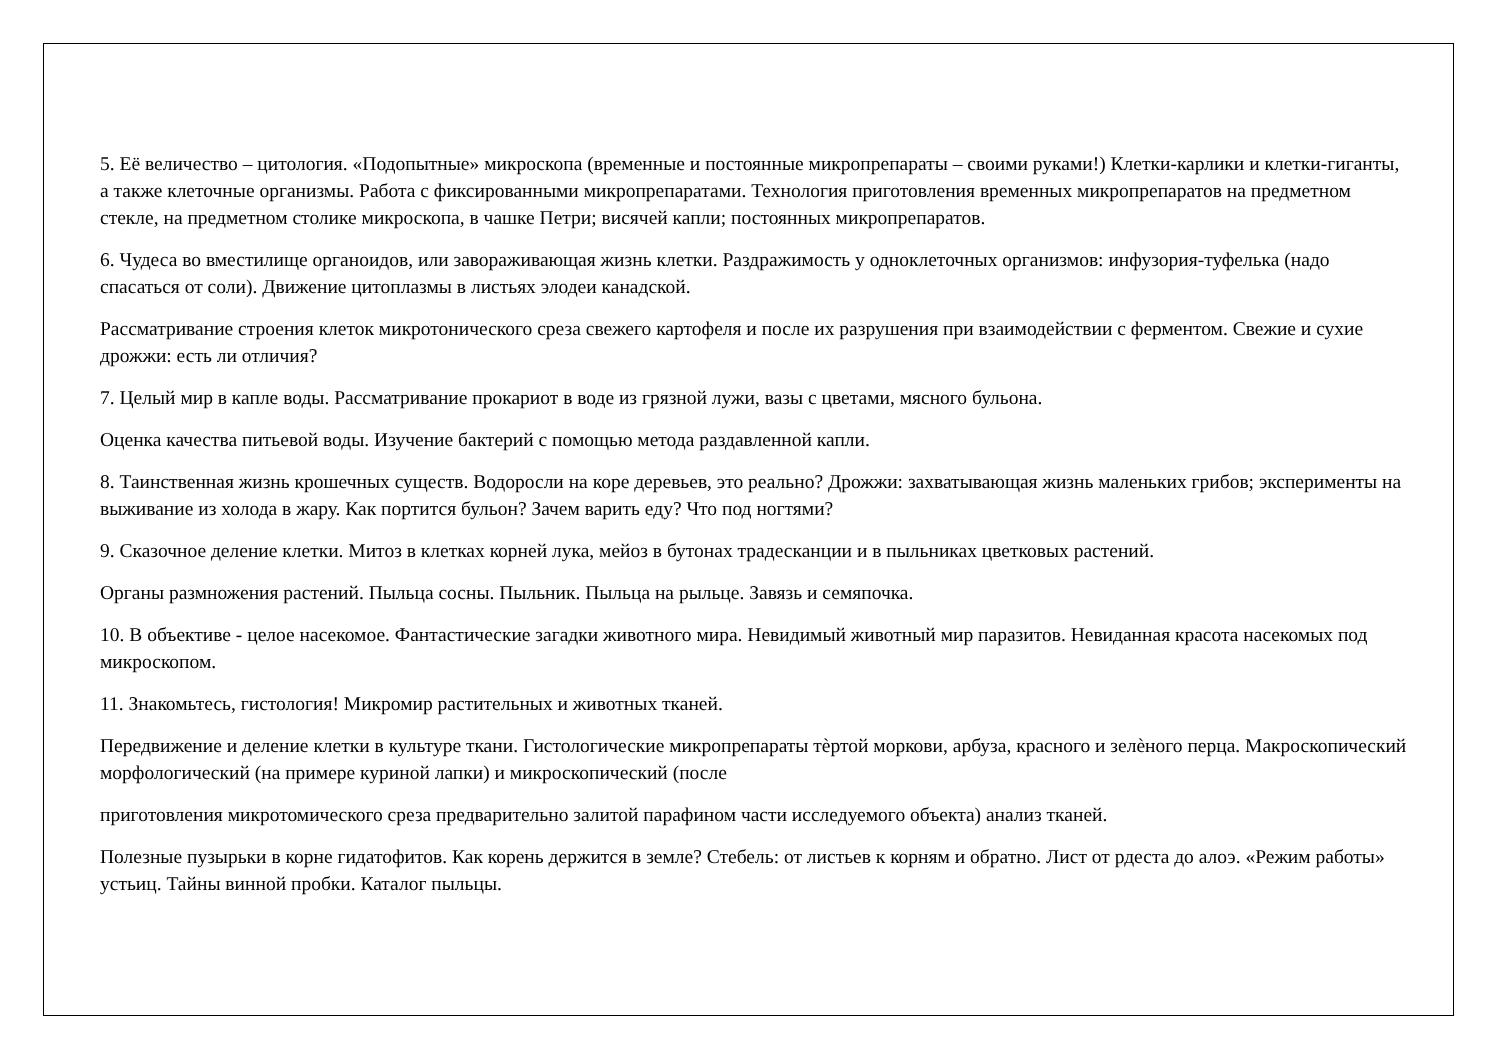5. Её величество – цитология. «Подопытные» микроскопа (временные и постоянные микропрепараты – своими руками!) Клетки-карлики и клетки-гиганты, а также клеточные организмы. Работа с фиксированными микропрепаратами. Технология приготовления временных микропрепаратов на предметном стекле, на предметном столике микроскопа, в чашке Петри; висячей капли; постоянных микропрепаратов.
6. Чудеса во вместилище органоидов, или завораживающая жизнь клетки. Раздражимость у одноклеточных организмов: инфузория-туфелька (надо спасаться от соли). Движение цитоплазмы в листьях элодеи канадской.
Рассматривание строения клеток микротонического среза свежего картофеля и после их разрушения при взаимодействии с ферментом. Свежие и сухие дрожжи: есть ли отличия?
7. Целый мир в капле воды. Рассматривание прокариот в воде из грязной лужи, вазы с цветами, мясного бульона.
Оценка качества питьевой воды. Изучение бактерий с помощью метода раздавленной капли.
8. Таинственная жизнь крошечных существ. Водоросли на коре деревьев, это реально? Дрожжи: захватывающая жизнь маленьких грибов; эксперименты на выживание из холода в жару. Как портится бульон? Зачем варить еду? Что под ногтями?
9. Сказочное деление клетки. Митоз в клетках корней лука, мейоз в бутонах традесканции и в пыльниках цветковых растений.
Органы размножения растений. Пыльца сосны. Пыльник. Пыльца на рыльце. Завязь и семяпочка.
10. В объективе - целое насекомое. Фантастические загадки животного мира. Невидимый животный мир паразитов. Невиданная красота насекомых под микроскопом.
11. Знакомьтесь, гистология! Микромир растительных и животных тканей.
Передвижение и деление клетки в культуре ткани. Гистологические микропрепараты тѐртой моркови, арбуза, красного и зелѐного перца. Макроскопический морфологический (на примере куриной лапки) и микроскопический (после
приготовления микротомического среза предварительно залитой парафином части исследуемого объекта) анализ тканей.
Полезные пузырьки в корне гидатофитов. Как корень держится в земле? Стебель: от листьев к корням и обратно. Лист от рдеста до алоэ. «Режим работы» устьиц. Тайны винной пробки. Каталог пыльцы.